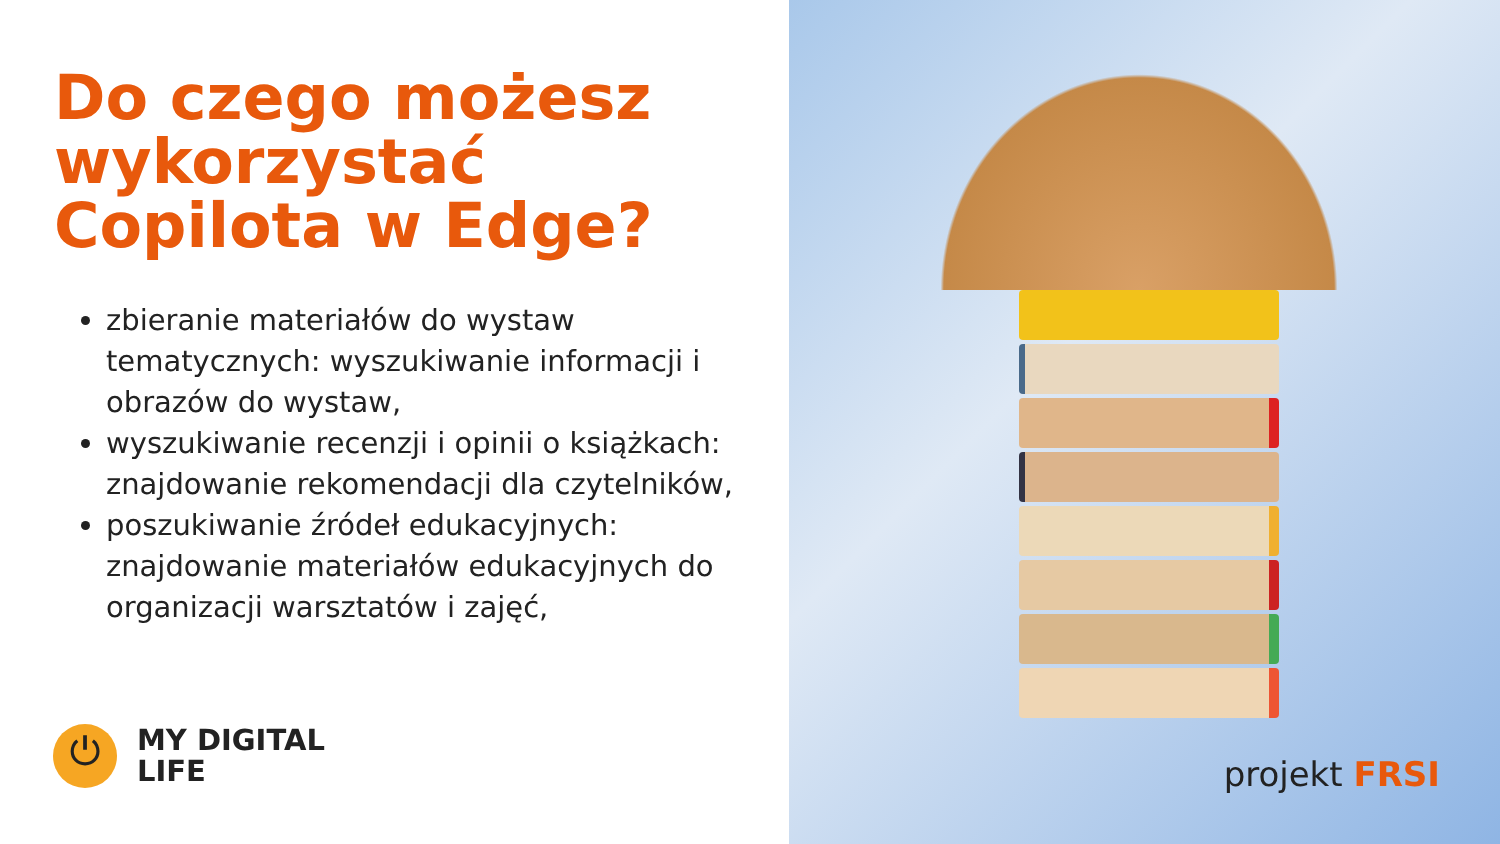Do czego możesz wykorzystać Copilota w Edge?
zbieranie materiałów do wystaw tematycznych: wyszukiwanie informacji i obrazów do wystaw,
wyszukiwanie recenzji i opinii o książkach: znajdowanie rekomendacji dla czytelników,
poszukiwanie źródeł edukacyjnych: znajdowanie materiałów edukacyjnych do organizacji warsztatów i zajęć,
⏻
MY DIGITAL
LIFE
projekt FRSI